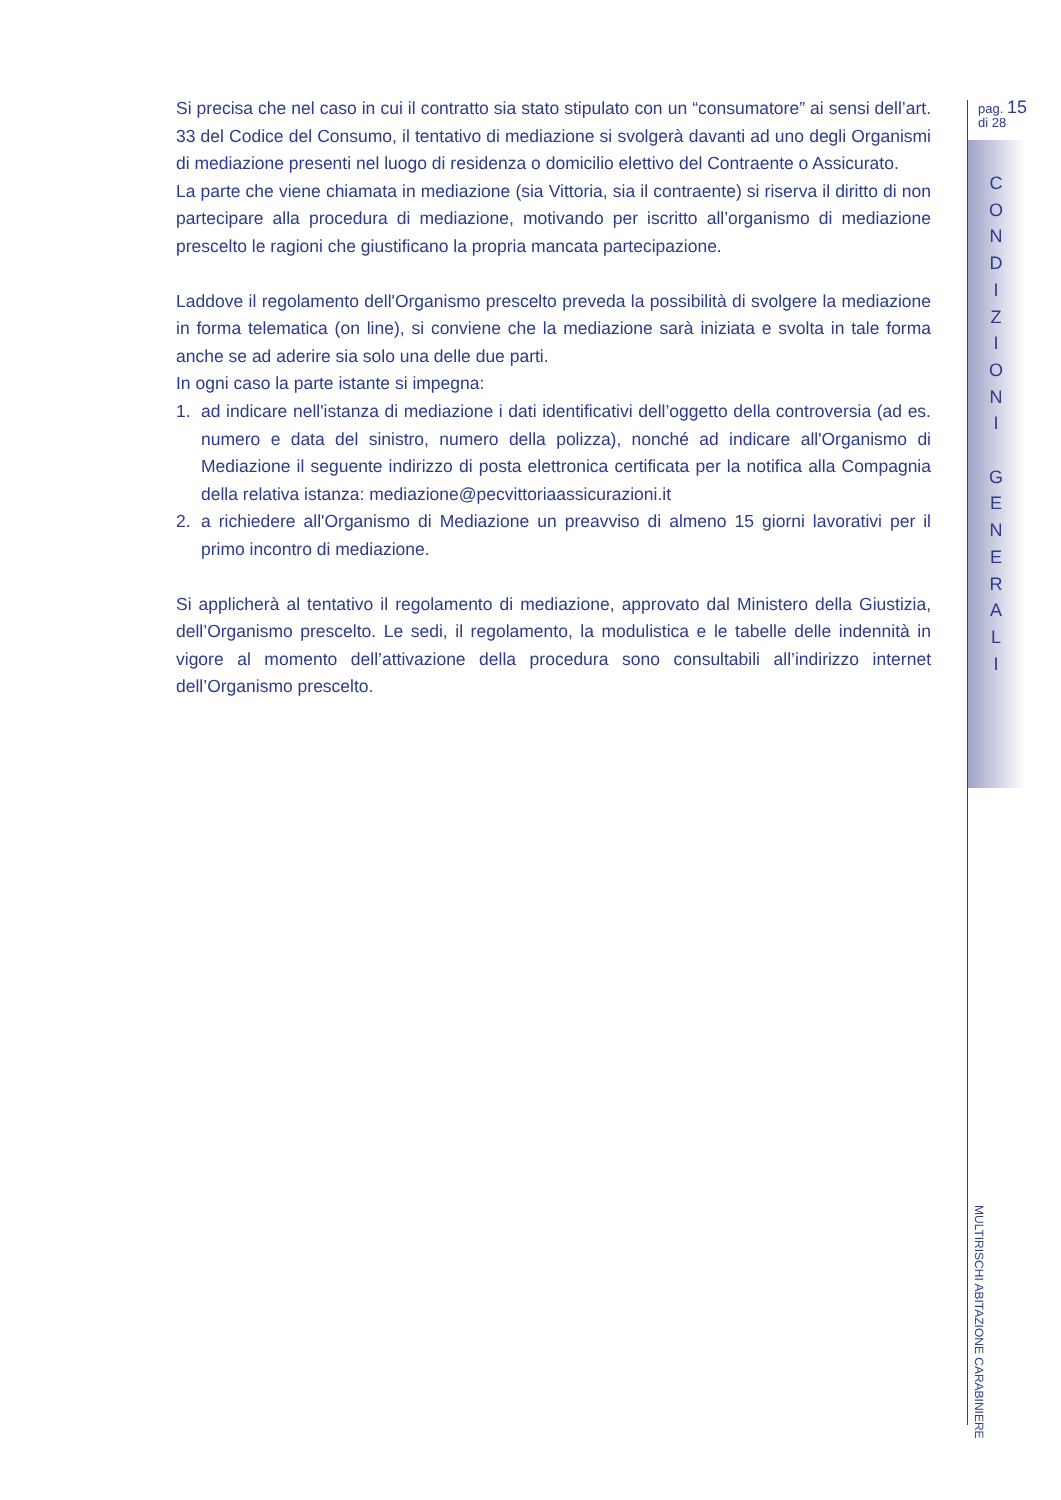Si precisa che nel caso in cui il contratto sia stato stipulato con un “consumatore” ai sensi dell’art. 33 del Codice del Consumo, il tentativo di mediazione si svolgerà davanti ad uno degli Organismi di mediazione presenti nel luogo di residenza o domicilio elettivo del Contraente o Assicurato.
La parte che viene chiamata in mediazione (sia Vittoria, sia il contraente) si riserva il diritto di non partecipare alla procedura di mediazione, motivando per iscritto all’organismo di mediazione prescelto le ragioni che giustificano la propria mancata partecipazione.
Laddove il regolamento dell'Organismo prescelto preveda la possibilità di svolgere la mediazione in forma telematica (on line), si conviene che la mediazione sarà iniziata e svolta in tale forma anche se ad aderire sia solo una delle due parti.
In ogni caso la parte istante si impegna:
1. ad indicare nell'istanza di mediazione i dati identificativi dell’oggetto della controversia (ad es. numero e data del sinistro, numero della polizza), nonché ad indicare all'Organismo di Mediazione il seguente indirizzo di posta elettronica certificata per la notifica alla Compagnia della relativa istanza: mediazione@pecvittoriaassicurazioni.it
2. a richiedere all'Organismo di Mediazione un preavviso di almeno 15 giorni lavorativi per il primo incontro di mediazione.
Si applicherà al tentativo il regolamento di mediazione, approvato dal Ministero della Giustizia, dell’Organismo prescelto. Le sedi, il regolamento, la modulistica e le tabelle delle indennità in vigore al momento dell’attivazione della procedura sono consultabili all’indirizzo internet dell’Organismo prescelto.
pag. 15
di 28
C
O
N
D
I
Z
I
O
N
I
G
E
N
E
R
A
L
I
MULTIRISCHI ABITAZIONE CARABINIERE